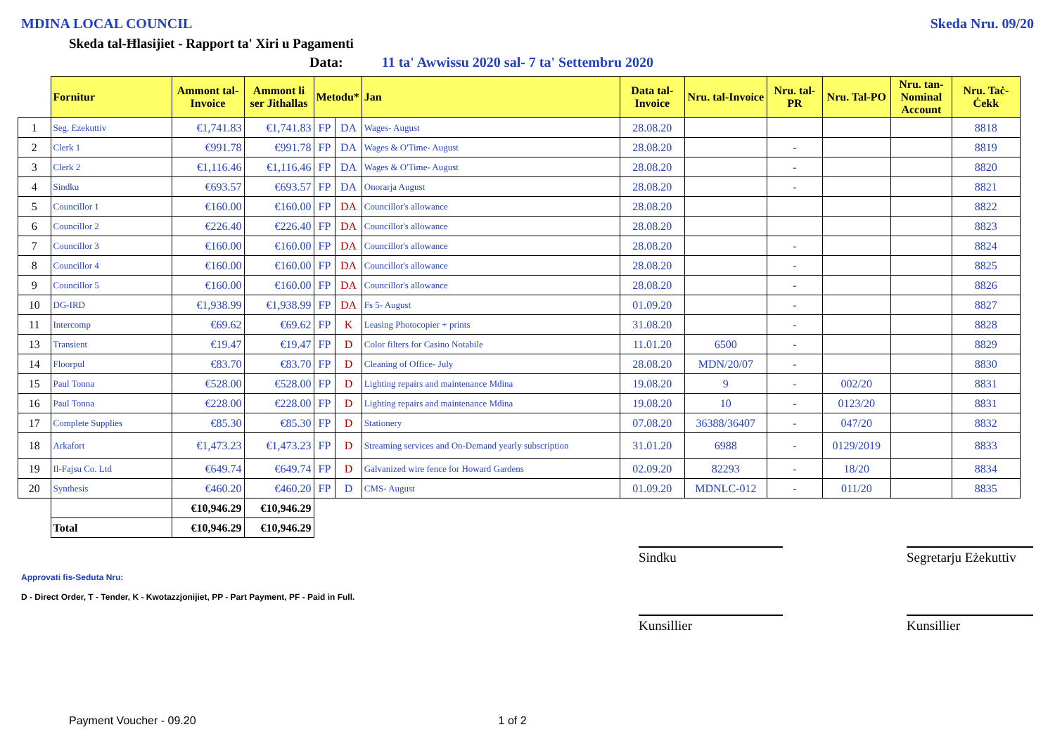MDINA LOCAL COUNCIL Skeda Nru. 09/20
Skeda tal-Ħlasijiet - Rapport ta' Xiri u Pagamenti
Data: 11 ta' Awwissu 2020 sal- 7 ta' Settembru 2020
| | Fornitur | Ammont tal-Invoice | Ammont li ser Jithallas | Metodu* | | Jan | Data tal-Invoice | Nru. tal-Invoice | Nru. tal-PR | Nru. Tal-PO | Nru. tan-Nominal Account | Nru. Taċ-Ċekk |
| --- | --- | --- | --- | --- | --- | --- | --- | --- | --- | --- | --- | --- |
| 1 | Seg. Ezekuttiv | €1,741.83 | €1,741.83 | FP | DA | Wages- August | 28.08.20 | | | | | 8818 |
| 2 | Clerk 1 | €991.78 | €991.78 | FP | DA | Wages & O'Time- August | 28.08.20 | | - | | | 8819 |
| 3 | Clerk 2 | €1,116.46 | €1,116.46 | FP | DA | Wages & O'Time- August | 28.08.20 | | - | | | 8820 |
| 4 | Sindku | €693.57 | €693.57 | FP | DA | Onorarja August | 28.08.20 | | - | | | 8821 |
| 5 | Councillor 1 | €160.00 | €160.00 | FP | DA | Councillor's allowance | 28.08.20 | | | | | 8822 |
| 6 | Councillor 2 | €226.40 | €226.40 | FP | DA | Councillor's allowance | 28.08.20 | | | | | 8823 |
| 7 | Councillor 3 | €160.00 | €160.00 | FP | DA | Councillor's allowance | 28.08.20 | | - | | | 8824 |
| 8 | Councillor 4 | €160.00 | €160.00 | FP | DA | Councillor's allowance | 28.08.20 | | - | | | 8825 |
| 9 | Councillor 5 | €160.00 | €160.00 | FP | DA | Councillor's allowance | 28.08.20 | | - | | | 8826 |
| 10 | DG-IRD | €1,938.99 | €1,938.99 | FP | DA | Fs 5- August | 01.09.20 | | - | | | 8827 |
| 11 | Intercomp | €69.62 | €69.62 | FP | K | Leasing Photocopier + prints | 31.08.20 | | - | | | 8828 |
| 13 | Transient | €19.47 | €19.47 | FP | D | Color filters for Casino Notabile | 11.01.20 | 6500 | - | | | 8829 |
| 14 | Floorpul | €83.70 | €83.70 | FP | D | Cleaning of Office- July | 28.08.20 | MDN/20/07 | - | | | 8830 |
| 15 | Paul Tonna | €528.00 | €528.00 | FP | D | Lighting repairs and maintenance Mdina | 19.08.20 | 9 | - | 002/20 | | 8831 |
| 16 | Paul Tonna | €228.00 | €228.00 | FP | D | Lighting repairs and maintenance Mdina | 19.08.20 | 10 | - | 0123/20 | | 8831 |
| 17 | Complete Supplies | €85.30 | €85.30 | FP | D | Stationery | 07.08.20 | 36388/36407 | - | 047/20 | | 8832 |
| 18 | Arkafort | €1,473.23 | €1,473.23 | FP | D | Streaming services and On-Demand yearly subscription | 31.01.20 | 6988 | - | 0129/2019 | | 8833 |
| 19 | Il-Fajsu Co. Ltd | €649.74 | €649.74 | FP | D | Galvanized wire fence for Howard Gardens | 02.09.20 | 82293 | - | 18/20 | | 8834 |
| 20 | Synthesis | €460.20 | €460.20 | FP | D | CMS- August | 01.09.20 | MDNLC-012 | - | 011/20 | | 8835 |
| | | €10,946.29 | €10,946.29 | | | | | | | | | |
| | Total | €10,946.29 | €10,946.29 | | | | | | | | | |
Sindku Segretarju Eżekuttiv
Approvati fis-Seduta Nru:
D - Direct Order, T - Tender, K - Kwotazzjonijiet, PP - Part Payment, PF - Paid in Full.
Kunsillier Kunsillier
Payment Voucher - 09.20 1 of 2